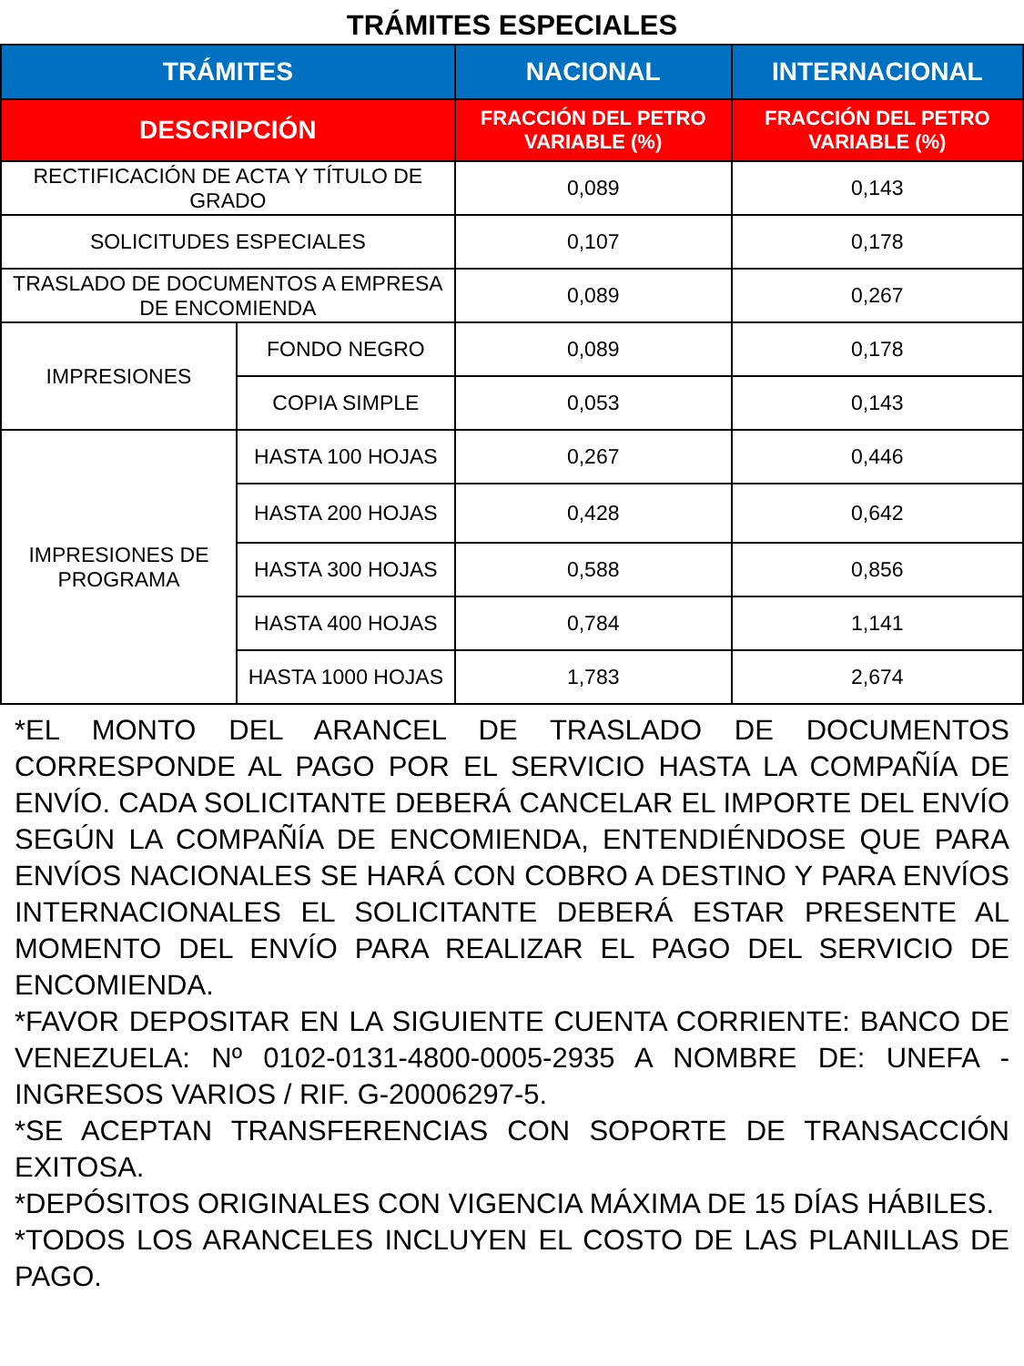TRÁMITES ESPECIALES
| TRÁMITES | | NACIONAL | INTERNACIONAL |
| --- | --- | --- | --- |
| DESCRIPCIÓN | | FRACCIÓN DEL PETRO VARIABLE (%) | FRACCIÓN DEL PETRO VARIABLE (%) |
| RECTIFICACIÓN DE ACTA Y TÍTULO DE GRADO | | 0,089 | 0,143 |
| SOLICITUDES ESPECIALES | | 0,107 | 0,178 |
| TRASLADO DE DOCUMENTOS A EMPRESA DE ENCOMIENDA | | 0,089 | 0,267 |
| IMPRESIONES | FONDO NEGRO | 0,089 | 0,178 |
| | COPIA SIMPLE | 0,053 | 0,143 |
| IMPRESIONES DE PROGRAMA | HASTA 100 HOJAS | 0,267 | 0,446 |
| | HASTA 200 HOJAS | 0,428 | 0,642 |
| | HASTA 300 HOJAS | 0,588 | 0,856 |
| | HASTA 400 HOJAS | 0,784 | 1,141 |
| | HASTA 1000 HOJAS | 1,783 | 2,674 |
*EL MONTO DEL ARANCEL DE TRASLADO DE DOCUMENTOS CORRESPONDE AL PAGO POR EL SERVICIO HASTA LA COMPAÑÍA DE ENVÍO. CADA SOLICITANTE DEBERÁ CANCELAR EL IMPORTE DEL ENVÍO SEGÚN LA COMPAÑÍA DE ENCOMIENDA, ENTENDIÉNDOSE QUE PARA ENVÍOS NACIONALES SE HARÁ CON COBRO A DESTINO Y PARA ENVÍOS INTERNACIONALES EL SOLICITANTE DEBERÁ ESTAR PRESENTE AL MOMENTO DEL ENVÍO PARA REALIZAR EL PAGO DEL SERVICIO DE ENCOMIENDA.
*FAVOR DEPOSITAR EN LA SIGUIENTE CUENTA CORRIENTE: BANCO DE VENEZUELA: Nº 0102-0131-4800-0005-2935 A NOMBRE DE: UNEFA - INGRESOS VARIOS / RIF. G-20006297-5.
*SE ACEPTAN TRANSFERENCIAS CON SOPORTE DE TRANSACCIÓN EXITOSA.
*DEPÓSITOS ORIGINALES CON VIGENCIA MÁXIMA DE 15 DÍAS HÁBILES.
*TODOS LOS ARANCELES INCLUYEN EL COSTO DE LAS PLANILLAS DE PAGO.